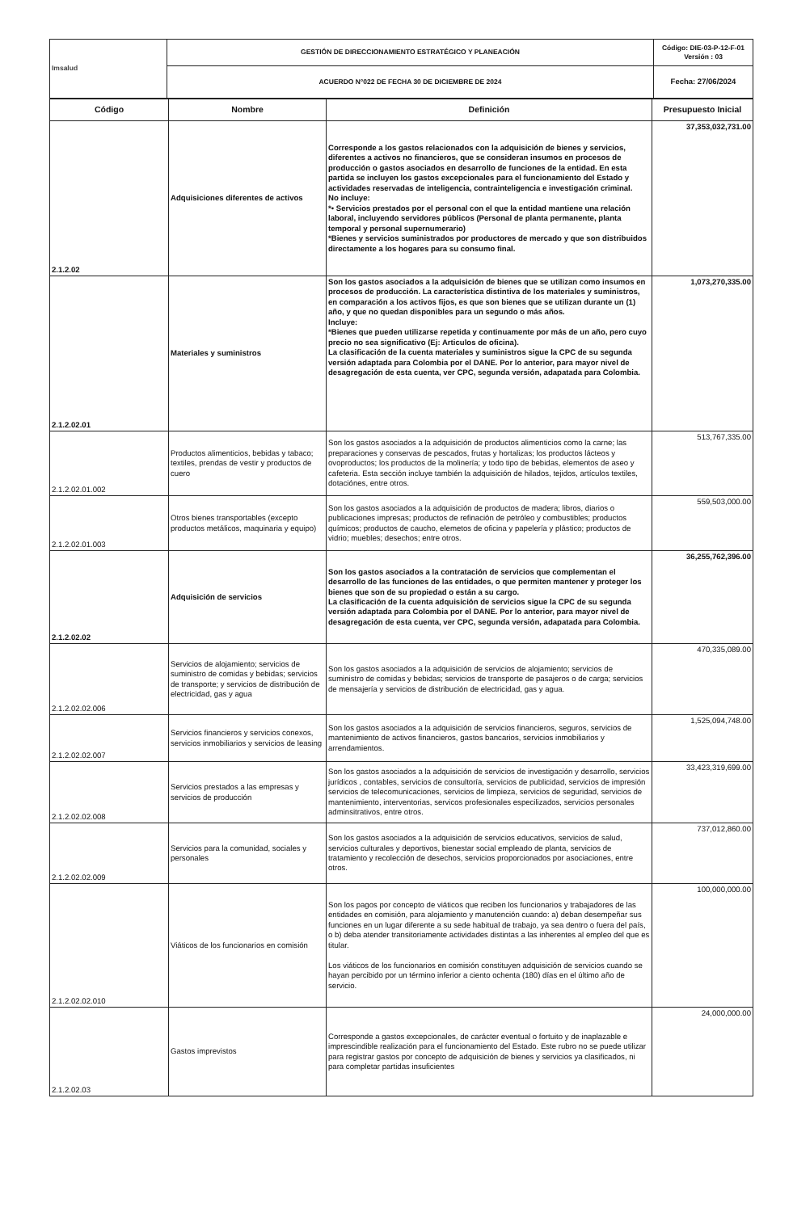| Imsalud | GESTIÓN DE DIRECCIONAMIENTO ESTRATÉGICO Y PLANEACIÓN | Código: DIE-03-P-12-F-01 Versión : 03 |
| | ACUERDO N°022 DE FECHA 30 DE DICIEMBRE DE 2024 | Fecha: 27/06/2024 |
| Código | Nombre | Definición | Presupuesto Inicial |
| --- | --- | --- | --- |
| 2.1.2.02 | Adquisiciones diferentes de activos | Corresponde a los gastos relacionados con la adquisición de bienes y servicios, diferentes a activos no financieros, que se consideran insumos en procesos de producción o gastos asociados en desarrollo de funciones de la entidad. En esta partida se incluyen los gastos excepcionales para el funcionamiento del Estado y actividades reservadas de inteligencia, contrainteligencia e investigación criminal. No incluye: *• Servicios prestados por el personal con el que la entidad mantiene una relación laboral, incluyendo servidores públicos (Personal de planta permanente, planta temporal y personal supernumerario) *Bienes y servicios suministrados por productores de mercado y que son distribuidos directamente a los hogares para su consumo final. | 37,353,032,731.00 |
| 2.1.2.02.01 | Materiales y suministros | Son los gastos asociados a la adquisición de bienes que se utilizan como insumos en procesos de producción. La característica distintiva de los materiales y suministros, en comparación a los activos fijos, es que son bienes que se utilizan durante un (1) año, y que no quedan disponibles para un segundo o más años. Incluye: *Bienes que pueden utilizarse repetida y continuamente por más de un año, pero cuyo precio no sea significativo (Ej: Articulos de oficina). La clasificación de la cuenta materiales y suministros sigue la CPC de su segunda versión adaptada para Colombia por el DANE. Por lo anterior, para mayor nivel de desagregación de esta cuenta, ver CPC, segunda versión, adapatada para Colombia. | 1,073,270,335.00 |
| 2.1.2.02.01.002 | Productos alimenticios, bebidas y tabaco; textiles, prendas de vestir y productos de cuero | Son los gastos asociados a la adquisición de productos alimenticios como la carne; las preparaciones y conservas de pescados, frutas y hortalizas; los productos lácteos y ovoproductos; los productos de la molinería; y todo tipo de bebidas, elementos de aseo y cafeteria. Esta sección incluye también la adquisición de hilados, tejidos, artículos textiles, dotaciónes, entre otros. | 513,767,335.00 |
| 2.1.2.02.01.003 | Otros bienes transportables (excepto productos metálicos, maquinaria y equipo) | Son los gastos asociados a la adquisición de productos de madera; libros, diarios o publicaciones impresas; productos de refinación de petróleo y combustibles; productos químicos; productos de caucho, elemetos de oficina y papelería y plástico; productos de vidrio; muebles; desechos; entre otros. | 559,503,000.00 |
| 2.1.2.02.02 | Adquisición de servicios | Son los gastos asociados a la contratación de servicios que complementan el desarrollo de las funciones de las entidades, o que permiten mantener y proteger los bienes que son de su propiedad o están a su cargo. La clasificación de la cuenta adquisición de servicios sigue la CPC de su segunda versión adaptada para Colombia por el DANE. Por lo anterior, para mayor nivel de desagregación de esta cuenta, ver CPC, segunda versión, adapatada para Colombia. | 36,255,762,396.00 |
| 2.1.2.02.02.006 | Servicios de alojamiento; servicios de suministro de comidas y bebidas; servicios de transporte; y servicios de distribución de electricidad, gas y agua | Son los gastos asociados a la adquisición de servicios de alojamiento; servicios de suministro de comidas y bebidas; servicios de transporte de pasajeros o de carga; servicios de mensajería y servicios de distribución de electricidad, gas y agua. | 470,335,089.00 |
| 2.1.2.02.02.007 | Servicios financieros y servicios conexos, servicios inmobiliarios y servicios de leasing | Son los gastos asociados a la adquisición de servicios financieros, seguros, servicios de mantenimiento de activos financieros, gastos bancarios, servicios inmobiliarios y arrendamientos. | 1,525,094,748.00 |
| 2.1.2.02.02.008 | Servicios prestados a las empresas y servicios de producción | Son los gastos asociados a la adquisición de servicios de investigación y desarrollo, servicios jurídicos , contables, servicios de consultoría, servicios de publicidad, servicios de impresión servicios de telecomunicaciones, servicios de limpieza, servicios de seguridad, servicios de mantenimiento, interventorias, servicos profesionales especilizados, servicios personales adminsitrativos, entre otros. | 33,423,319,699.00 |
| 2.1.2.02.02.009 | Servicios para la comunidad, sociales y personales | Son los gastos asociados a la adquisición de servicios educativos, servicios de salud, servicios culturales y deportivos, bienestar social empleado de planta, servicios de tratamiento y recolección de desechos, servicios proporcionados por asociaciones, entre otros. | 737,012,860.00 |
| 2.1.2.02.02.010 | Viáticos de los funcionarios en comisión | Son los pagos por concepto de viáticos que reciben los funcionarios y trabajadores de las entidades en comisión, para alojamiento y manutención cuando: a) deban desempeñar sus funciones en un lugar diferente a su sede habitual de trabajo, ya sea dentro o fuera del país, o b) deba atender transitoriamente actividades distintas a las inherentes al empleo del que es titular. Los viáticos de los funcionarios en comisión constituyen adquisición de servicios cuando se hayan percibido por un término inferior a ciento ochenta (180) días en el último año de servicio. | 100,000,000.00 |
| 2.1.2.02.03 | Gastos imprevistos | Corresponde a gastos excepcionales, de carácter eventual o fortuito y de inaplazable e imprescindible realización para el funcionamiento del Estado. Este rubro no se puede utilizar para registrar gastos por concepto de adquisición de bienes y servicios ya clasificados, ni para completar partidas insuficientes | 24,000,000.00 |